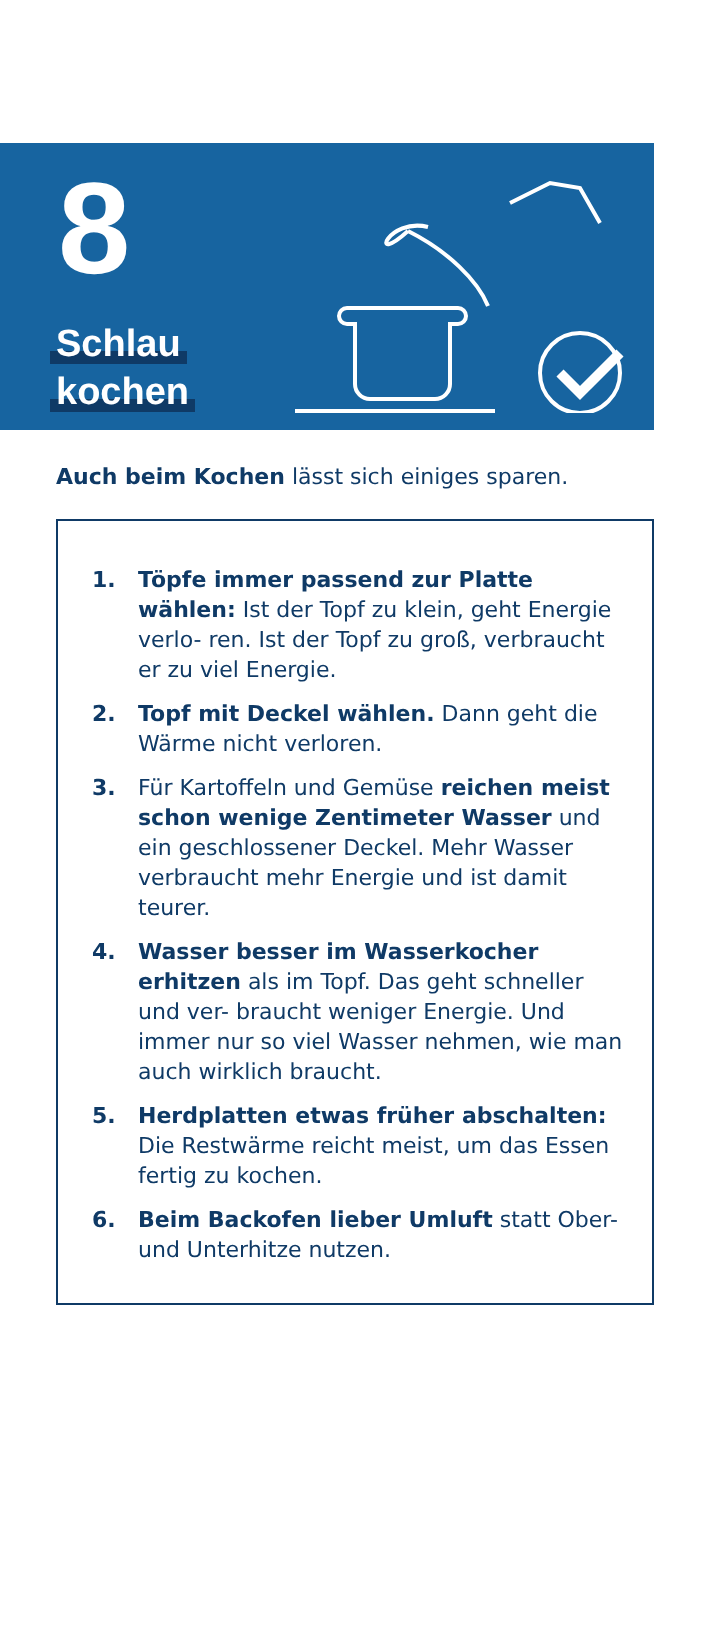8
Schlau
kochen
Auch beim Kochen lässt sich einiges sparen.
1. Töpfe immer passend zur Platte wählen: Ist der Topf zu klein, geht Energie verlo- ren. Ist der Topf zu groß, verbraucht er zu viel Energie.
2. Topf mit Deckel wählen. Dann geht die Wärme nicht verloren.
3. Für Kartoffeln und Gemüse reichen meist schon wenige Zentimeter Wasser und ein geschlossener Deckel. Mehr Wasser verbraucht mehr Energie und ist damit teurer.
4. Wasser besser im Wasserkocher erhitzen als im Topf. Das geht schneller und ver- braucht weniger Energie. Und immer nur so viel Wasser nehmen, wie man auch wirklich braucht.
5. Herdplatten etwas früher abschalten: Die Restwärme reicht meist, um das Essen fertig zu kochen.
6. Beim Backofen lieber Umluft statt Ober- und Unterhitze nutzen.